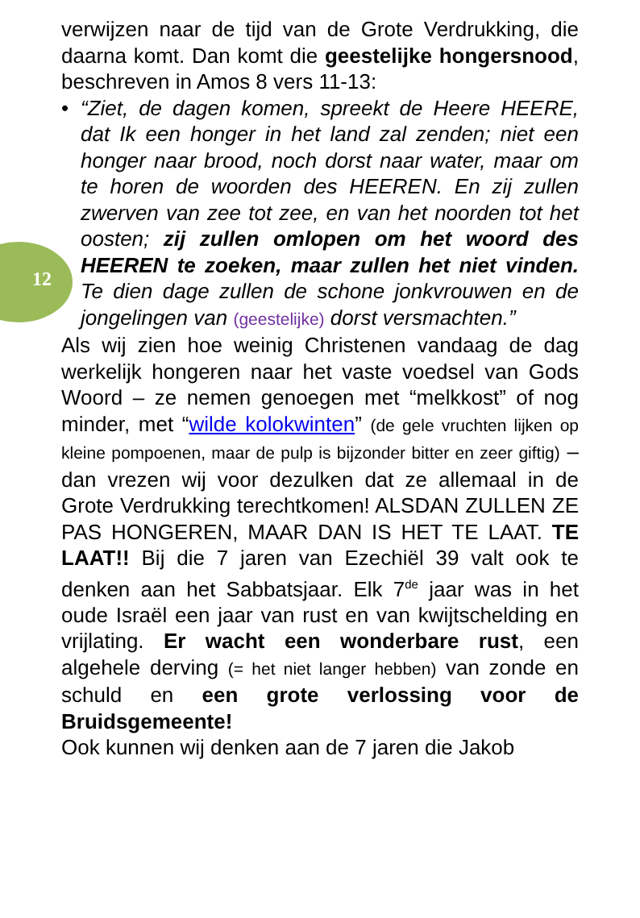12
verwijzen naar de tijd van de Grote Verdrukking, die daarna komt. Dan komt die geestelijke hongersnood, beschreven in Amos 8 vers 11-13:
• “Ziet, de dagen komen, spreekt de Heere HEERE, dat Ik een honger in het land zal zenden; niet een honger naar brood, noch dorst naar water, maar om te horen de woorden des HEEREN. En zij zullen zwerven van zee tot zee, en van het noorden tot het oosten; zij zullen omlopen om het woord des HEEREN te zoeken, maar zullen het niet vinden. Te dien dage zullen de schone jonkvrouwen en de jongelingen van (geestelijke) dorst versmachten.”
Als wij zien hoe weinig Christenen vandaag de dag werkelijk hongeren naar het vaste voedsel van Gods Woord – ze nemen genoegen met “melkkost” of nog minder, met “wilde kolokwinten” (de gele vruchten lijken op kleine pompoenen, maar de pulp is bijzonder bitter en zeer giftig) – dan vrezen wij voor dezulken dat ze allemaal in de Grote Verdrukking terechtkomen! ALSDAN ZULLEN ZE PAS HONGEREN, MAAR DAN IS HET TE LAAT. TE LAAT!! Bij die 7 jaren van Ezechiël 39 valt ook te denken aan het Sabbatsjaar. Elk 7<sup>de</sup> jaar was in het oude Israël een jaar van rust en van kwijtschelding en vrijlating. Er wacht een wonderbare rust, een algehele derving (= het niet langer hebben) van zonde en schuld en een grote verlossing voor de Bruidsgemeente!
Ook kunnen wij denken aan de 7 jaren die Jakob